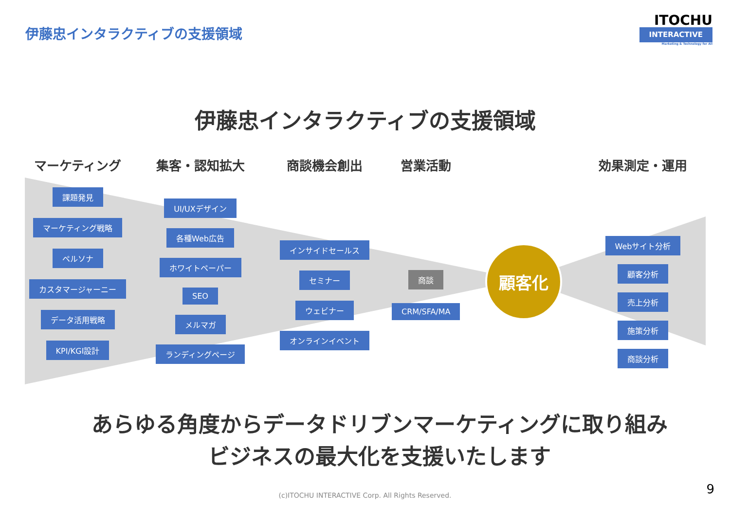伊藤忠インタラクティブの支援領域
ITOCHU
INTERACTIVE
Marketing & Technology for All
伊藤忠インタラクティブの支援領域
マーケティング
課題発見
マーケティング戦略
ペルソナ
カスタマージャーニー
データ活用戦略
KPI/KGI設計
集客・認知拡大
UI/UXデザイン
各種Web広告
ホワイトペーパー
SEO
メルマガ
ランディングページ
商談機会創出
インサイドセールス
セミナー
ウェビナー
オンラインイベント
営業活動
商談
CRM/SFA/MA
顧客化
効果測定・運用
Webサイト分析
顧客分析
売上分析
施策分析
商談分析
あらゆる角度からデータドリブンマーケティングに取り組み
ビジネスの最大化を支援いたします
(c)ITOCHU INTERACTIVE Corp. All Rights Reserved.
9